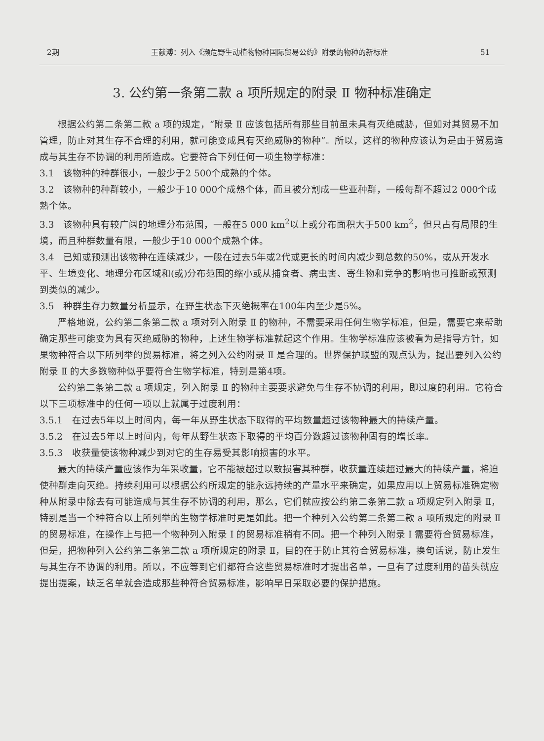2期 王献溥：列入《濒危野生动植物物种国际贸易公约》附录的物种的新标准 51
3. 公约第一条第二款 a 项所规定的附录 Ⅱ 物种标准确定
根据公约第二条第二款 a 项的规定，“附录 Ⅱ 应该包括所有那些目前虽未具有灭绝威胁，但如对其贸易不加管理，防止对其生存不合理的利用，就可能变成具有灭绝威胁的物种”。所以，这样的物种应该认为是由于贸易造成与其生存不协调的利用所造成。它要符合下列任何一项生物学标准：
3.1　该物种的种群很小，一般少于2 500个成熟的个体。
3.2　该物种的种群较小，一般少于10 000个成熟个体，而且被分割成一些亚种群，一般每群不超过2 000个成熟个体。
3.3　该物种具有较广阔的地理分布范围，一般在5 000 km<sup>2</sup>以上或分布面积大于500 km<sup>2</sup>，但只占有局限的生境，而且种群数量有限，一般少于10 000个成熟个体。
3.4　已知或预测出该物种在连续减少，一般在过去5年或2代或更长的时间内减少到总数的50%，或从开发水平、生境变化、地理分布区域和(或)分布范围的缩小或从捕食者、病虫害、寄生物和竞争的影响也可推断或预测到类似的减少。
3.5　种群生存力数量分析显示，在野生状态下灭绝概率在100年内至少是5%。
严格地说，公约第二条第二款 a 项对列入附录 Ⅱ 的物种，不需要采用任何生物学标准，但是，需要它来帮助确定那些可能变为具有灭绝威胁的物种，上述生物学标准就起这个作用。生物学标准应该被看为是指导方针，如果物种符合以下所列举的贸易标准，将之列入公约附录 Ⅱ 是合理的。世界保护联盟的观点认为，提出要列入公约附录 Ⅱ 的大多数物种似乎要符合生物学标准，特别是第4项。
公约第二条第二款 a 项规定，列入附录 Ⅱ 的物种主要要求避免与生存不协调的利用，即过度的利用。它符合以下三项标准中的任何一项以上就属于过度利用：
3.5.1　在过去5年以上时间内，每一年从野生状态下取得的平均数量超过该物种最大的持续产量。
3.5.2　在过去5年以上时间内，每年从野生状态下取得的平均百分数超过该物种固有的增长率。
3.5.3　收获量使该物种减少到对它的生存易受其影响损害的水平。
最大的持续产量应该作为年采收量，它不能被超过以致损害其种群，收获量连续超过最大的持续产量，将迫使种群走向灭绝。持续利用可以根据公约所规定的能永远持续的产量水平来确定，如果应用以上贸易标准确定物种从附录中除去有可能造成与其生存不协调的利用，那么，它们就应按公约第二条第二款 a 项规定列入附录 Ⅱ，特别是当一个种符合以上所列举的生物学标准时更是如此。把一个种列入公约第二条第二款 a 项所规定的附录 Ⅱ 的贸易标准，在操作上与把一个物种列入附录 Ⅰ 的贸易标准稍有不同。把一个种列入附录 Ⅰ 需要符合贸易标准，但是，把物种列入公约第二条第二款 a 项所规定的附录 Ⅱ，目的在于防止其符合贸易标准，换句话说，防止发生与其生存不协调的利用。所以，不应等到它们都符合这些贸易标准时才提出名单，一旦有了过度利用的苗头就应提出提案，缺乏名单就会造成那些种符合贸易标准，影响早日采取必要的保护措施。